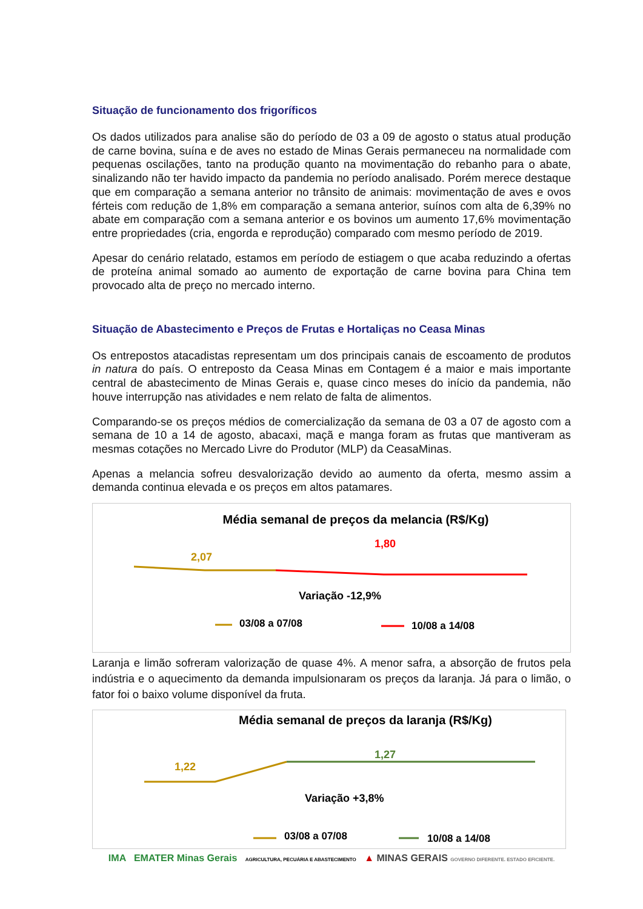Situação de funcionamento dos frigoríficos
Os dados utilizados para analise são do período de 03 a 09 de agosto o status atual produção de carne bovina, suína e de aves no estado de Minas Gerais permaneceu na normalidade com pequenas oscilações, tanto na produção quanto na movimentação do rebanho para o abate, sinalizando não ter havido impacto da pandemia no período analisado. Porém merece destaque que em comparação a semana anterior no trânsito de animais: movimentação de aves e ovos férteis com redução de 1,8% em comparação a semana anterior, suínos com alta de 6,39% no abate em comparação com a semana anterior e os bovinos um aumento 17,6% movimentação entre propriedades (cria, engorda e reprodução) comparado com mesmo período de 2019.
Apesar do cenário relatado, estamos em período de estiagem o que acaba reduzindo a ofertas de proteína animal somado ao aumento de exportação de carne bovina para China tem provocado alta de preço no mercado interno.
Situação de Abastecimento e Preços de Frutas e Hortaliças no Ceasa Minas
Os entrepostos atacadistas representam um dos principais canais de escoamento de produtos in natura do país. O entreposto da Ceasa Minas em Contagem é a maior e mais importante central de abastecimento de Minas Gerais e, quase cinco meses do início da pandemia, não houve interrupção nas atividades e nem relato de falta de alimentos.
Comparando-se os preços médios de comercialização da semana de 03 a 07 de agosto com a semana de 10 a 14 de agosto, abacaxi, maçã e manga foram as frutas que mantiveram as mesmas cotações no Mercado Livre do Produtor (MLP) da CeasaMinas.
Apenas a melancia sofreu desvalorização devido ao aumento da oferta, mesmo assim a demanda continua elevada e os preços em altos patamares.
Média semanal de preços da melancia (R$/Kg)
2,07
1,80
Variação -12,9%
03/08 a 07/08 10/08 a 14/08
Laranja e limão sofreram valorização de quase 4%. A menor safra, a absorção de frutos pela indústria e o aquecimento da demanda impulsionaram os preços da laranja. Já para o limão, o fator foi o baixo volume disponível da fruta.
Média semanal de preços da laranja (R$/Kg)
1,22
1,27
Variação +3,8%
03/08 a 07/08 10/08 a 14/08
IMA EMATER Minas Gerais AGRICULTURA, PECUÁRIA E ABASTECIMENTO ▲ MINAS GERAIS GOVERNO DIFERENTE. ESTADO EFICIENTE.